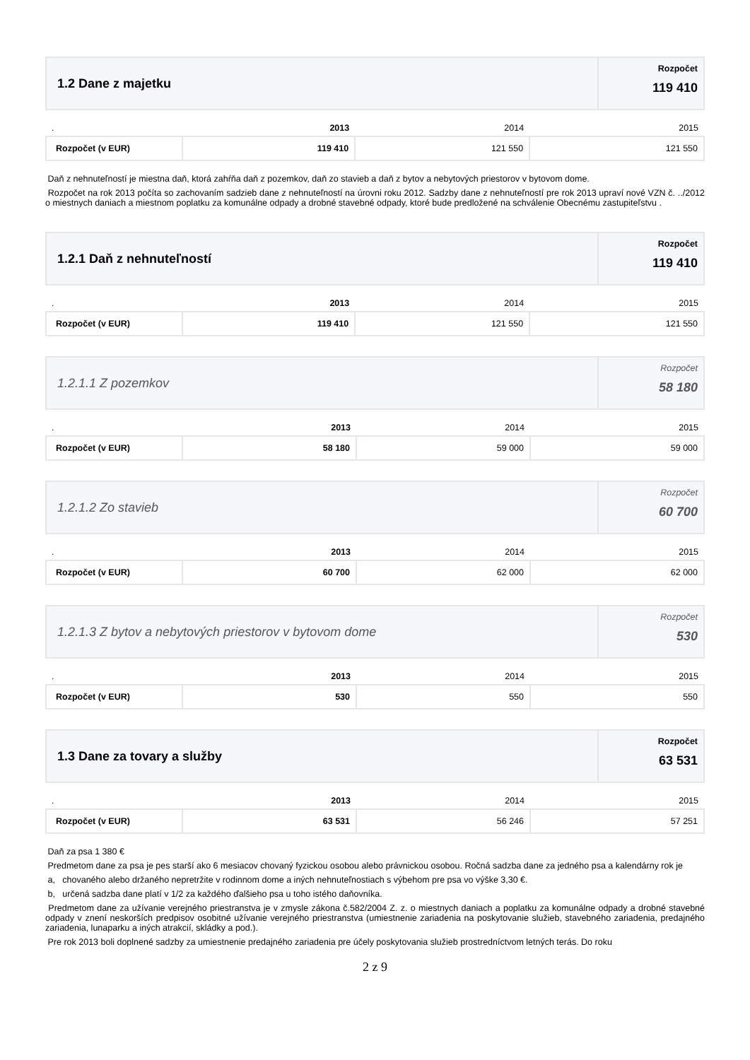1.2 Dane z majetku
Rozpočet
119 410
| . | 2013 | 2014 | 2015 |
| --- | --- | --- | --- |
| Rozpočet (v EUR) | 119 410 | 121 550 | 121 550 |
Daň z nehnuteľností je miestna daň, ktorá zahŕňa daň z pozemkov, daň zo stavieb a daň z bytov a nebytových priestorov v bytovom dome.
Rozpočet na rok 2013 počíta so zachovaním sadzieb dane z nehnuteľností na úrovni roku 2012. Sadzby dane z nehnuteľností pre rok 2013 upraví nové VZN č. ../2012 o miestnych daniach a miestnom poplatku za komunálne odpady a drobné stavebné odpady, ktoré bude predložené na schválenie Obecnému zastupiteľstvu .
1.2.1 Daň z nehnuteľností
Rozpočet
119 410
| . | 2013 | 2014 | 2015 |
| --- | --- | --- | --- |
| Rozpočet (v EUR) | 119 410 | 121 550 | 121 550 |
1.2.1.1 Z pozemkov
Rozpočet
58 180
| . | 2013 | 2014 | 2015 |
| --- | --- | --- | --- |
| Rozpočet (v EUR) | 58 180 | 59 000 | 59 000 |
1.2.1.2 Zo stavieb
Rozpočet
60 700
| . | 2013 | 2014 | 2015 |
| --- | --- | --- | --- |
| Rozpočet (v EUR) | 60 700 | 62 000 | 62 000 |
1.2.1.3 Z bytov a nebytových priestorov v bytovom dome
Rozpočet
530
| . | 2013 | 2014 | 2015 |
| --- | --- | --- | --- |
| Rozpočet (v EUR) | 530 | 550 | 550 |
1.3 Dane za tovary a služby
Rozpočet
63 531
| . | 2013 | 2014 | 2015 |
| --- | --- | --- | --- |
| Rozpočet (v EUR) | 63 531 | 56 246 | 57 251 |
Daň za psa 1 380 €
Predmetom dane za psa je pes starší ako 6 mesiacov chovaný fyzickou osobou alebo právnickou osobou. Ročná sadzba dane za jedného psa a kalendárny rok je
a, chovaného alebo držaného nepretržite v rodinnom dome a iných nehnuteľnostiach s výbehom pre psa vo výške 3,30 €.
b, určená sadzba dane platí v 1/2 za každého ďalšieho psa u toho istého daňovníka.
Predmetom dane za užívanie verejného priestranstva je v zmysle zákona č.582/2004 Z. z. o miestnych daniach a poplatku za komunálne odpady a drobné stavebné odpady v znení neskorších predpisov osobitné užívanie verejného priestranstva (umiestnenie zariadenia na poskytovanie služieb, stavebného zariadenia, predajného zariadenia, lunaparku a iných atrakcií, skládky a pod.).
Pre rok 2013 boli doplnené sadzby za umiestnenie predajného zariadenia pre účely poskytovania služieb prostredníctvom letných terás. Do roku
2 z 9